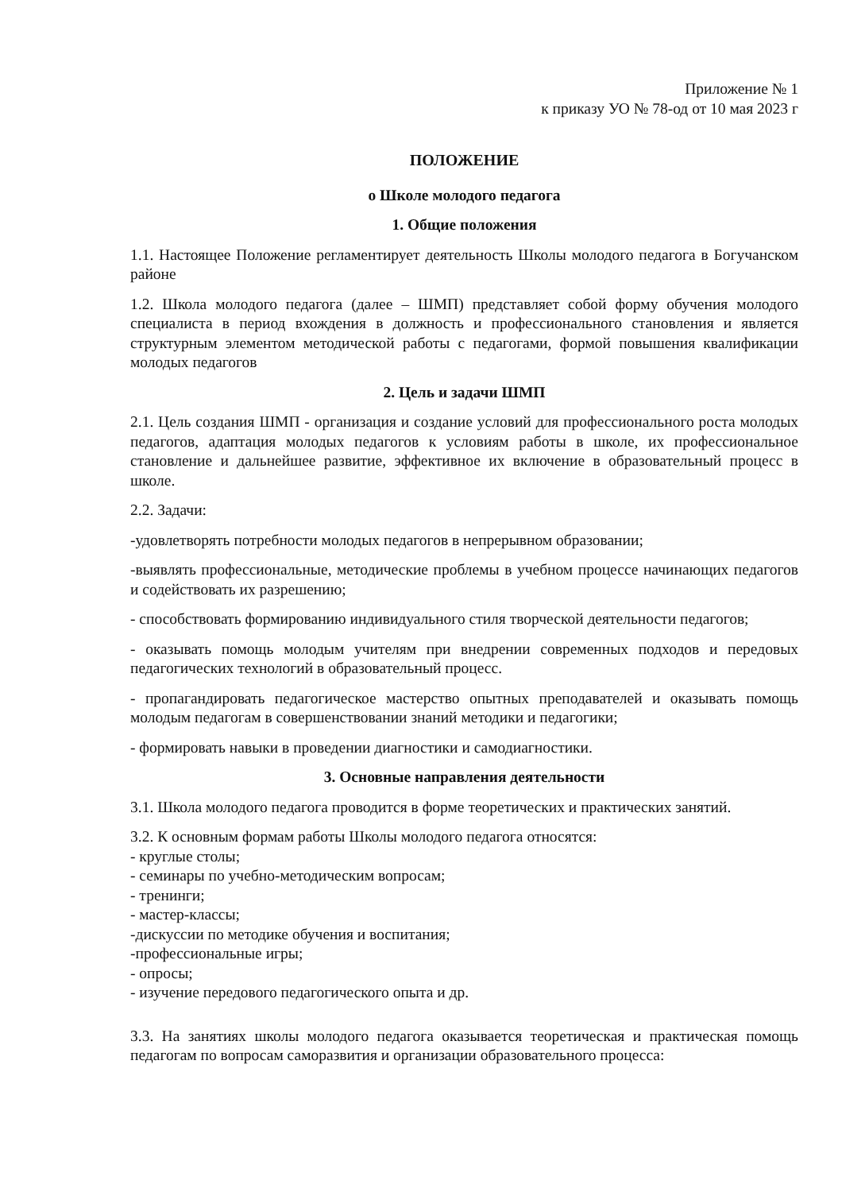Приложение № 1
к приказу УО № 78-од от 10 мая 2023 г
ПОЛОЖЕНИЕ
о Школе молодого педагога
1. Общие положения
1.1. Настоящее Положение регламентирует деятельность Школы молодого педагога в Богучанском районе
1.2. Школа молодого педагога (далее – ШМП) представляет собой форму обучения молодого специалиста в период вхождения в должность и профессионального становления и является структурным элементом методической работы с педагогами, формой повышения квалификации молодых педагогов
2. Цель и задачи ШМП
2.1. Цель создания ШМП - организация и создание условий для профессионального роста молодых педагогов, адаптация молодых педагогов к условиям работы в школе, их профессиональное становление и дальнейшее развитие, эффективное их включение в образовательный процесс в школе.
2.2. Задачи:
-удовлетворять потребности молодых педагогов в непрерывном образовании;
-выявлять профессиональные, методические проблемы в учебном процессе начинающих педагогов и содействовать их разрешению;
- способствовать формированию индивидуального стиля творческой деятельности педагогов;
- оказывать помощь молодым учителям при внедрении современных подходов и передовых педагогических технологий в образовательный процесс.
- пропагандировать педагогическое мастерство опытных преподавателей и оказывать помощь молодым педагогам в совершенствовании знаний методики и педагогики;
- формировать навыки в проведении диагностики и самодиагностики.
3. Основные направления деятельности
3.1. Школа молодого педагога проводится в форме теоретических и практических занятий.
3.2. К основным формам работы Школы молодого педагога относятся:
- круглые столы;
- семинары по учебно-методическим вопросам;
- тренинги;
- мастер-классы;
-дискуссии по методике обучения и воспитания;
-профессиональные игры;
- опросы;
- изучение передового педагогического опыта и др.
3.3. На занятиях школы молодого педагога оказывается теоретическая и практическая помощь педагогам по вопросам саморазвития и организации образовательного процесса: